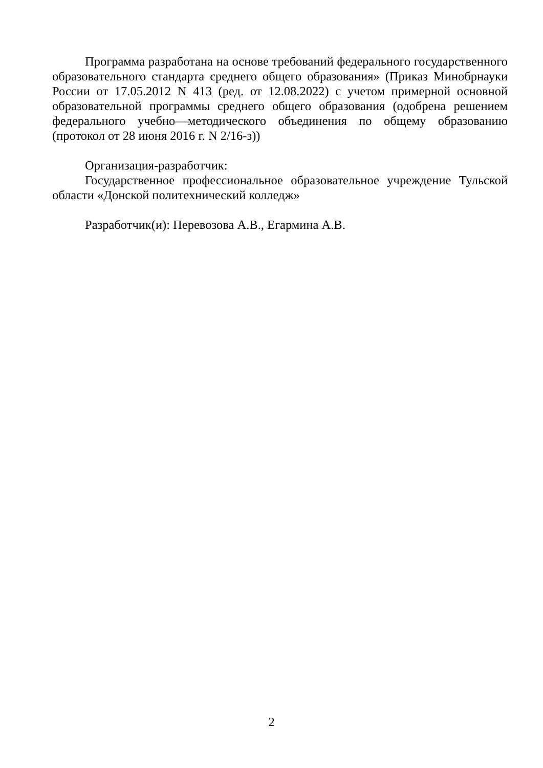Программа разработана на основе требований федерального государственного образовательного стандарта среднего общего образования» (Приказ Минобрнауки России от 17.05.2012 N 413 (ред. от 12.08.2022) с учетом примерной основной образовательной программы среднего общего образования (одобрена решением федерального учебно—методического объединения по общему образованию (протокол от 28 июня 2016 г. N 2/16-з))
Организация-разработчик:
Государственное профессиональное образовательное учреждение Тульской области «Донской политехнический колледж»
Разработчик(и): Перевозова А.В., Егармина А.В.
2